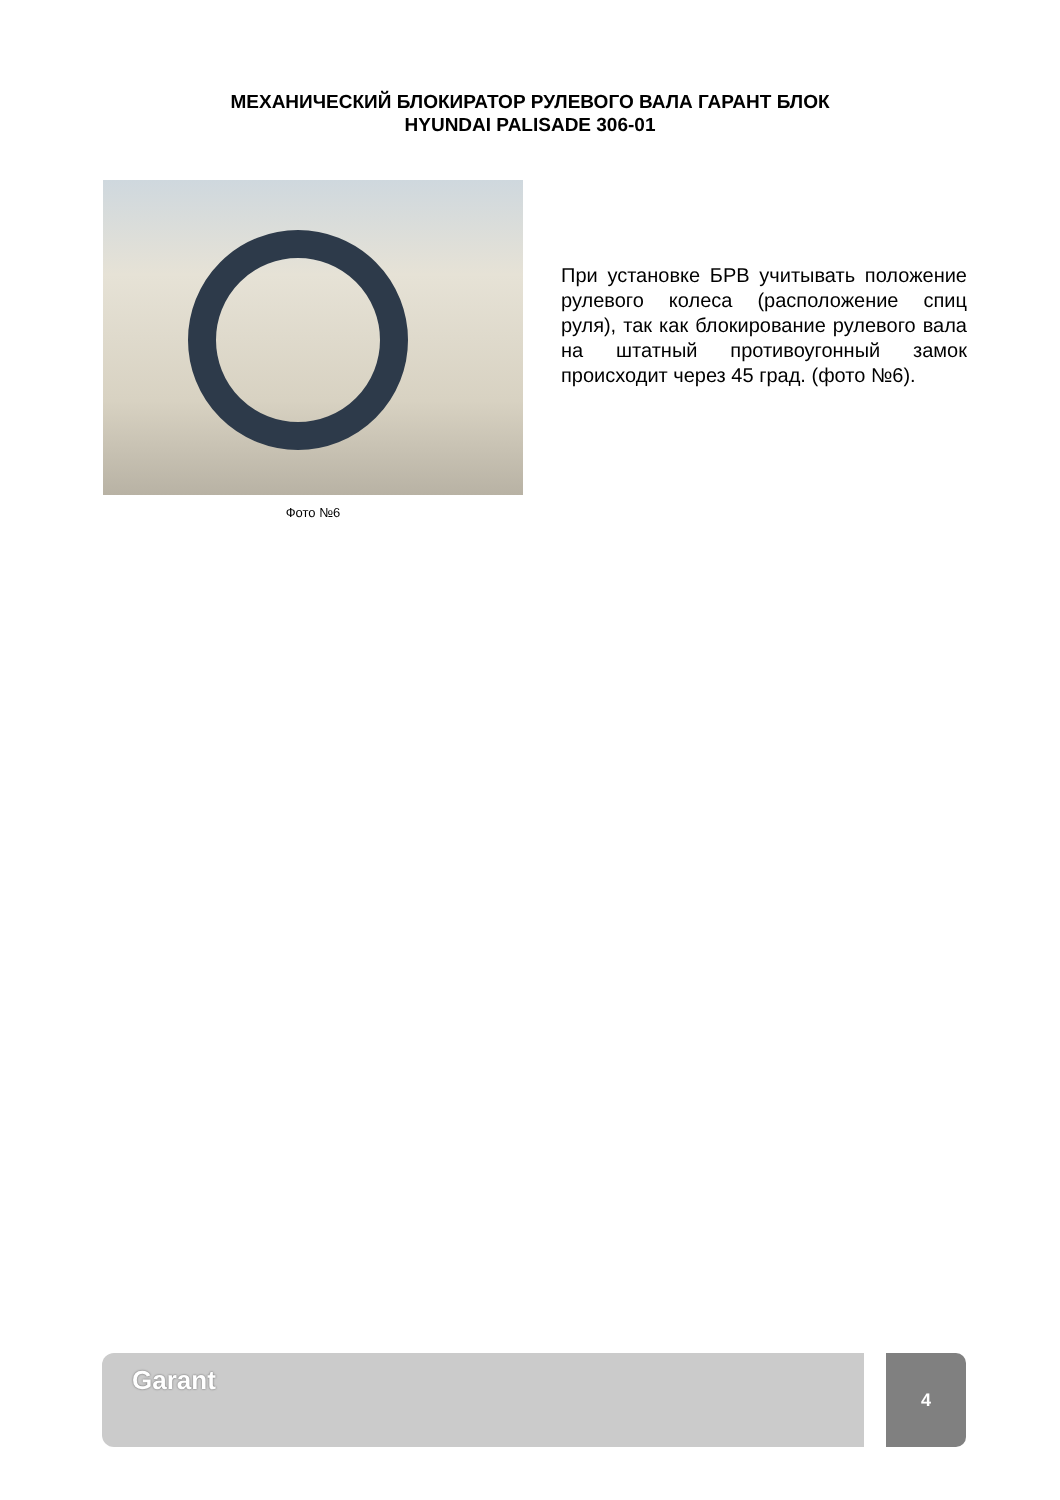МЕХАНИЧЕСКИЙ БЛОКИРАТОР РУЛЕВОГО ВАЛА ГАРАНТ БЛОК
HYUNDAI PALISADE 306-01
Фото №6
При установке БРВ учитывать положение рулевого колеса (расположение спиц руля), так как блокирование рулевого вала на штатный противоугонный замок происходит через 45 град. (фото №6).
Garant
4